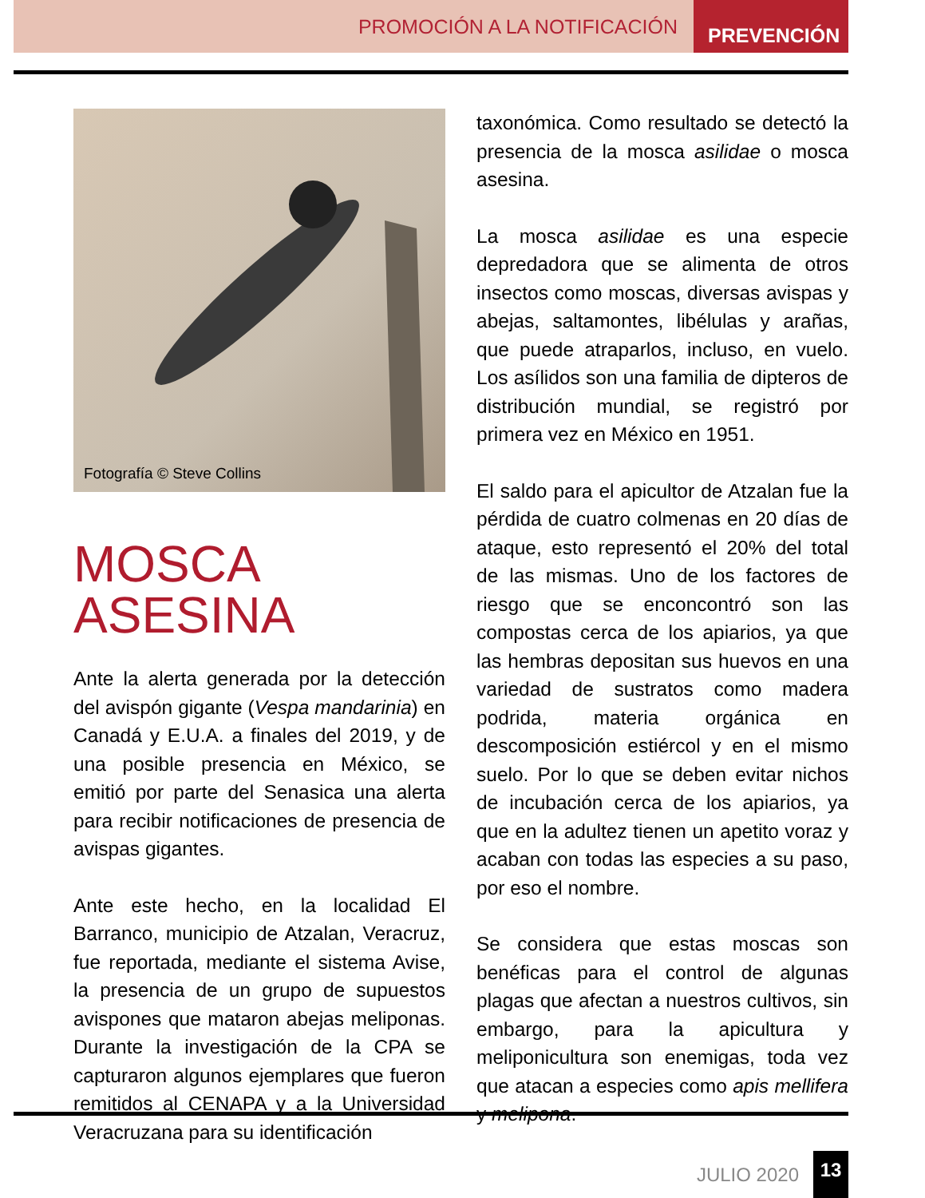PROMOCIÓN A LA NOTIFICACIÓN PREVENCIÓN
Fotografía © Steve Collins
MOSCA ASESINA
Ante la alerta generada por la detección del avispón gigante (Vespa mandarinia) en Canadá y E.U.A. a finales del 2019, y de una posible presencia en México, se emitió por parte del Senasica una alerta para recibir notificaciones de presencia de avispas gigantes.
Ante este hecho, en la localidad El Barranco, municipio de Atzalan, Veracruz, fue reportada, mediante el sistema Avise, la presencia de un grupo de supuestos avispones que mataron abejas meliponas. Durante la investigación de la CPA se capturaron algunos ejemplares que fueron remitidos al CENAPA y a la Universidad Veracruzana para su identificación
taxonómica. Como resultado se detectó la presencia de la mosca asilidae o mosca asesina.
La mosca asilidae es una especie depredadora que se alimenta de otros insectos como moscas, diversas avispas y abejas, saltamontes, libélulas y arañas, que puede atraparlos, incluso, en vuelo. Los asílidos son una familia de dipteros de distribución mundial, se registró por primera vez en México en 1951.
El saldo para el apicultor de Atzalan fue la pérdida de cuatro colmenas en 20 días de ataque, esto representó el 20% del total de las mismas. Uno de los factores de riesgo que se enconcontró son las compostas cerca de los apiarios, ya que las hembras depositan sus huevos en una variedad de sustratos como madera podrida, materia orgánica en descomposición estiércol y en el mismo suelo. Por lo que se deben evitar nichos de incubación cerca de los apiarios, ya que en la adultez tienen un apetito voraz y acaban con todas las especies a su paso, por eso el nombre.
Se considera que estas moscas son benéficas para el control de algunas plagas que afectan a nuestros cultivos, sin embargo, para la apicultura y meliponicultura son enemigas, toda vez que atacan a especies como apis mellifera y melipona.
JULIO 2020 13